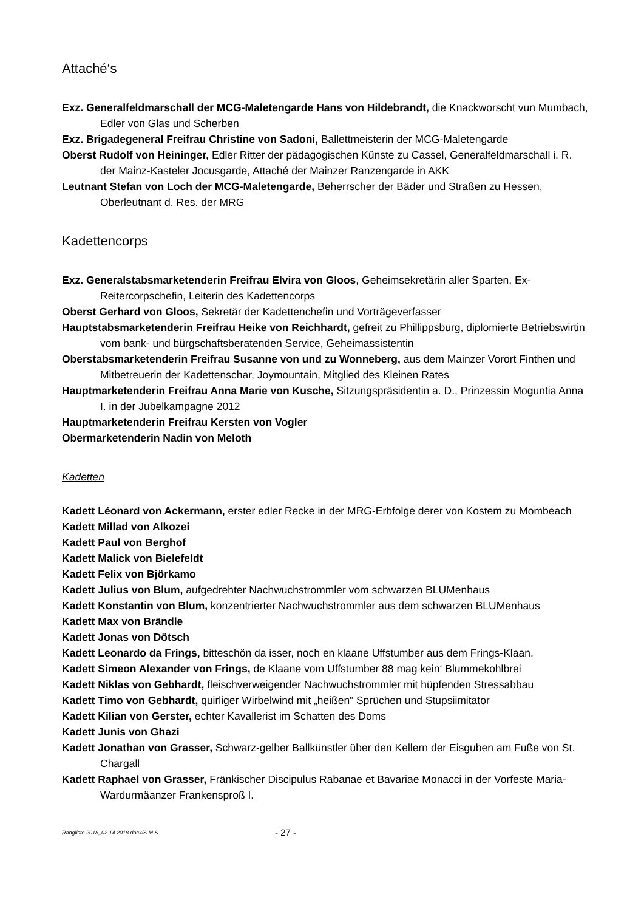Attaché‘s
Exz. Generalfeldmarschall der MCG-Maletengarde Hans von Hildebrandt, die Knackworscht vun Mumbach, Edler von Glas und Scherben
Exz. Brigadegeneral Freifrau Christine von Sadoni, Ballettmeisterin der MCG-Maletengarde
Oberst Rudolf von Heininger, Edler Ritter der pädagogischen Künste zu Cassel, Generalfeldmarschall i. R. der Mainz-Kasteler Jocusgarde, Attaché der Mainzer Ranzengarde in AKK
Leutnant Stefan von Loch der MCG-Maletengarde, Beherrscher der Bäder und Straßen zu Hessen, Oberleutnant d. Res. der MRG
Kadettencorps
Exz. Generalstabsmarketenderin Freifrau Elvira von Gloos, Geheimsekretärin aller Sparten, Ex-Reitercorpschefin, Leiterin des Kadettencorps
Oberst Gerhard von Gloos, Sekretär der Kadettenchefin und Vorträgeverfasser
Hauptstabsmarketenderin Freifrau Heike von Reichhardt, gefreit zu Phillippsburg, diplomierte Betriebswirtin vom bank- und bürgschaftsberatenden Service, Geheimassistentin
Oberstabsmarketenderin Freifrau Susanne von und zu Wonneberg, aus dem Mainzer Vorort Finthen und Mitbetreuerin der Kadettenschar, Joymountain, Mitglied des Kleinen Rates
Hauptmarketenderin Freifrau Anna Marie von Kusche, Sitzungspräsidentin a. D., Prinzessin Moguntia Anna I. in der Jubelkampagne 2012
Hauptmarketenderin Freifrau Kersten von Vogler
Obermarketenderin Nadin von Meloth
Kadetten
Kadett Léonard von Ackermann, erster edler Recke in der MRG-Erbfolge derer von Kostem zu Mombeach
Kadett Millad von Alkozei
Kadett Paul von Berghof
Kadett Malick von Bielefeldt
Kadett Felix von Björkamo
Kadett Julius von Blum, aufgedrehter Nachwuchstrommler vom schwarzen BLUMenhaus
Kadett Konstantin von Blum, konzentrierter Nachwuchstrommler aus dem schwarzen BLUMenhaus
Kadett Max von Brändle
Kadett Jonas von Dötsch
Kadett Leonardo da Frings, bitteschön da isser, noch en klaane Uffstumber aus dem Frings-Klaan.
Kadett Simeon Alexander von Frings, de Klaane vom Uffstumber 88 mag kein‘ Blummekohlbrei
Kadett Niklas von Gebhardt, fleischverweigender Nachwuchstrommler mit hüpfenden Stressabbau
Kadett Timo von Gebhardt, quirliger Wirbelwind mit „heißen“ Sprüchen und Stupsiimitator
Kadett Kilian von Gerster, echter Kavallerist im Schatten des Doms
Kadett Junis von Ghazi
Kadett Jonathan von Grasser, Schwarz-gelber Ballkünstler über den Kellern der Eisguben am Fuße von St. Chargall
Kadett Raphael von Grasser, Fränkischer Discipulus Rabanae et Bavariae Monacci in der Vorfeste Maria-Wardurmäanzer Frankensproß I.
Rangliste 2018_02.14.2018.docx/S.M.S. - 27 -